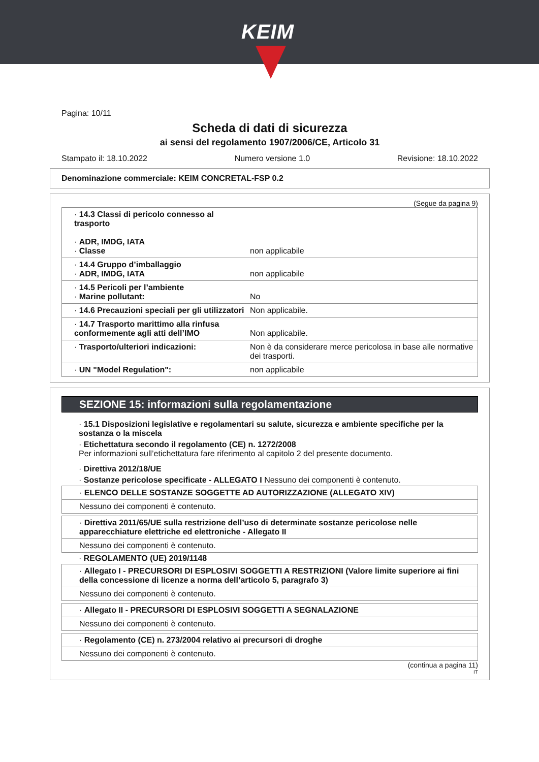KEIM
Pagina: 10/11
Scheda di dati di sicurezza
ai sensi del regolamento 1907/2006/CE, Articolo 31
Stampato il: 18.10.2022 Numero versione 1.0 Revisione: 18.10.2022
Denominazione commerciale: KEIM CONCRETAL-FSP 0.2
(Segue da pagina 9)
| · 14.3 Classi di pericolo connesso al trasporto · ADR, IMDG, IATA · Classe | non applicabile |
| · 14.4 Gruppo d’imballaggio · ADR, IMDG, IATA | non applicabile |
| · 14.5 Pericoli per l’ambiente · Marine pollutant: | No |
| · 14.6 Precauzioni speciali per gli utilizzatori | Non applicabile. |
| · 14.7 Trasporto marittimo alla rinfusa conformemente agli atti dell’IMO | Non applicabile. |
| · Trasporto/ulteriori indicazioni: | Non è da considerare merce pericolosa in base alle normative dei trasporti. |
| · UN "Model Regulation": | non applicabile |
SEZIONE 15: informazioni sulla regolamentazione
· 15.1 Disposizioni legislative e regolamentari su salute, sicurezza e ambiente specifiche per la sostanza o la miscela
· Etichettatura secondo il regolamento (CE) n. 1272/2008
Per informazioni sull’etichettatura fare riferimento al capitolo 2 del presente documento.
· Direttiva 2012/18/UE
· Sostanze pericolose specificate - ALLEGATO I Nessuno dei componenti è contenuto.
| · ELENCO DELLE SOSTANZE SOGGETTE AD AUTORIZZAZIONE (ALLEGATO XIV) |
| Nessuno dei componenti è contenuto. |
| · Direttiva 2011/65/UE sulla restrizione dell’uso di determinate sostanze pericolose nelle apparecchiature elettriche ed elettroniche - Allegato II |
| Nessuno dei componenti è contenuto. |
· REGOLAMENTO (UE) 2019/1148
| · Allegato I - PRECURSORI DI ESPLOSIVI SOGGETTI A RESTRIZIONI (Valore limite superiore ai fini della concessione di licenze a norma dell’articolo 5, paragrafo 3) |
| Nessuno dei componenti è contenuto. |
| · Allegato II - PRECURSORI DI ESPLOSIVI SOGGETTI A SEGNALAZIONE |
| Nessuno dei componenti è contenuto. |
| · Regolamento (CE) n. 273/2004 relativo ai precursori di droghe |
| Nessuno dei componenti è contenuto. |
(continua a pagina 11)
IT